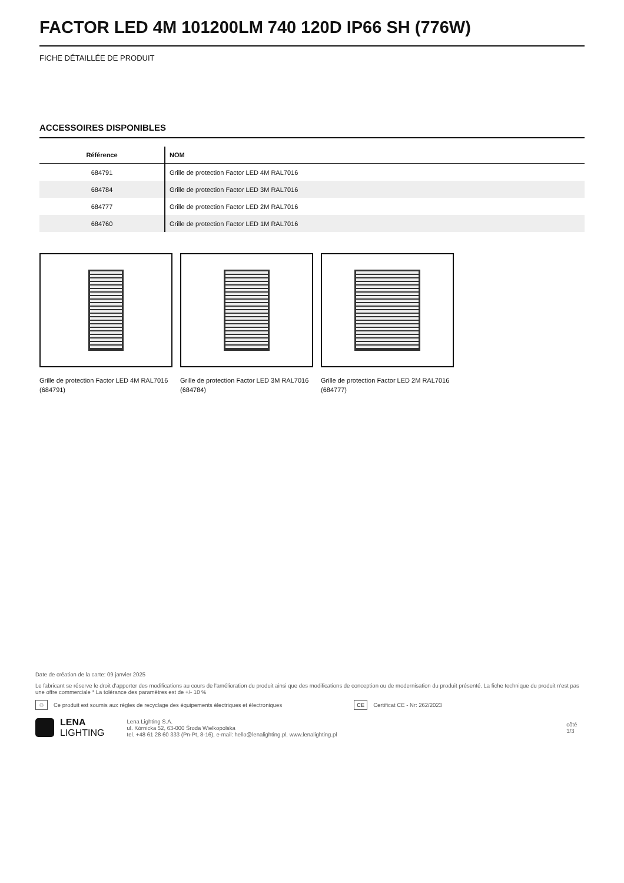FACTOR LED 4M 101200LM 740 120D IP66 SH (776W)
FICHE DÉTAILLÉE DE PRODUIT
ACCESSOIRES DISPONIBLES
| Référence | NOM |
| --- | --- |
| 684791 | Grille de protection Factor LED 4M RAL7016 |
| 684784 | Grille de protection Factor LED 3M RAL7016 |
| 684777 | Grille de protection Factor LED 2M RAL7016 |
| 684760 | Grille de protection Factor LED 1M RAL7016 |
Grille de protection Factor LED 4M RAL7016 (684791)
Grille de protection Factor LED 3M RAL7016 (684784)
Grille de protection Factor LED 2M RAL7016 (684777)
Date de création de la carte: 09 janvier 2025
Le fabricant se réserve le droit d'apporter des modifications au cours de l'amélioration du produit ainsi que des modifications de conception ou de modernisation du produit présenté. La fiche technique du produit n'est pas une offre commerciale * La tolérance des paramètres est de +/- 10 %
♲ Ce produit est soumis aux règles de recyclage des équipements électriques et électroniques CE Certificat CE - Nr: 262/2023
LENA
LIGHTING
Lena Lighting S.A.
ul. Kórnicka 52, 63-000 Środa Wielkopolska
tel. +48 61 28 60 333 (Pn-Pt, 8-16), e-mail: hello@lenalighting.pl, www.lenalighting.pl
côté 3/3